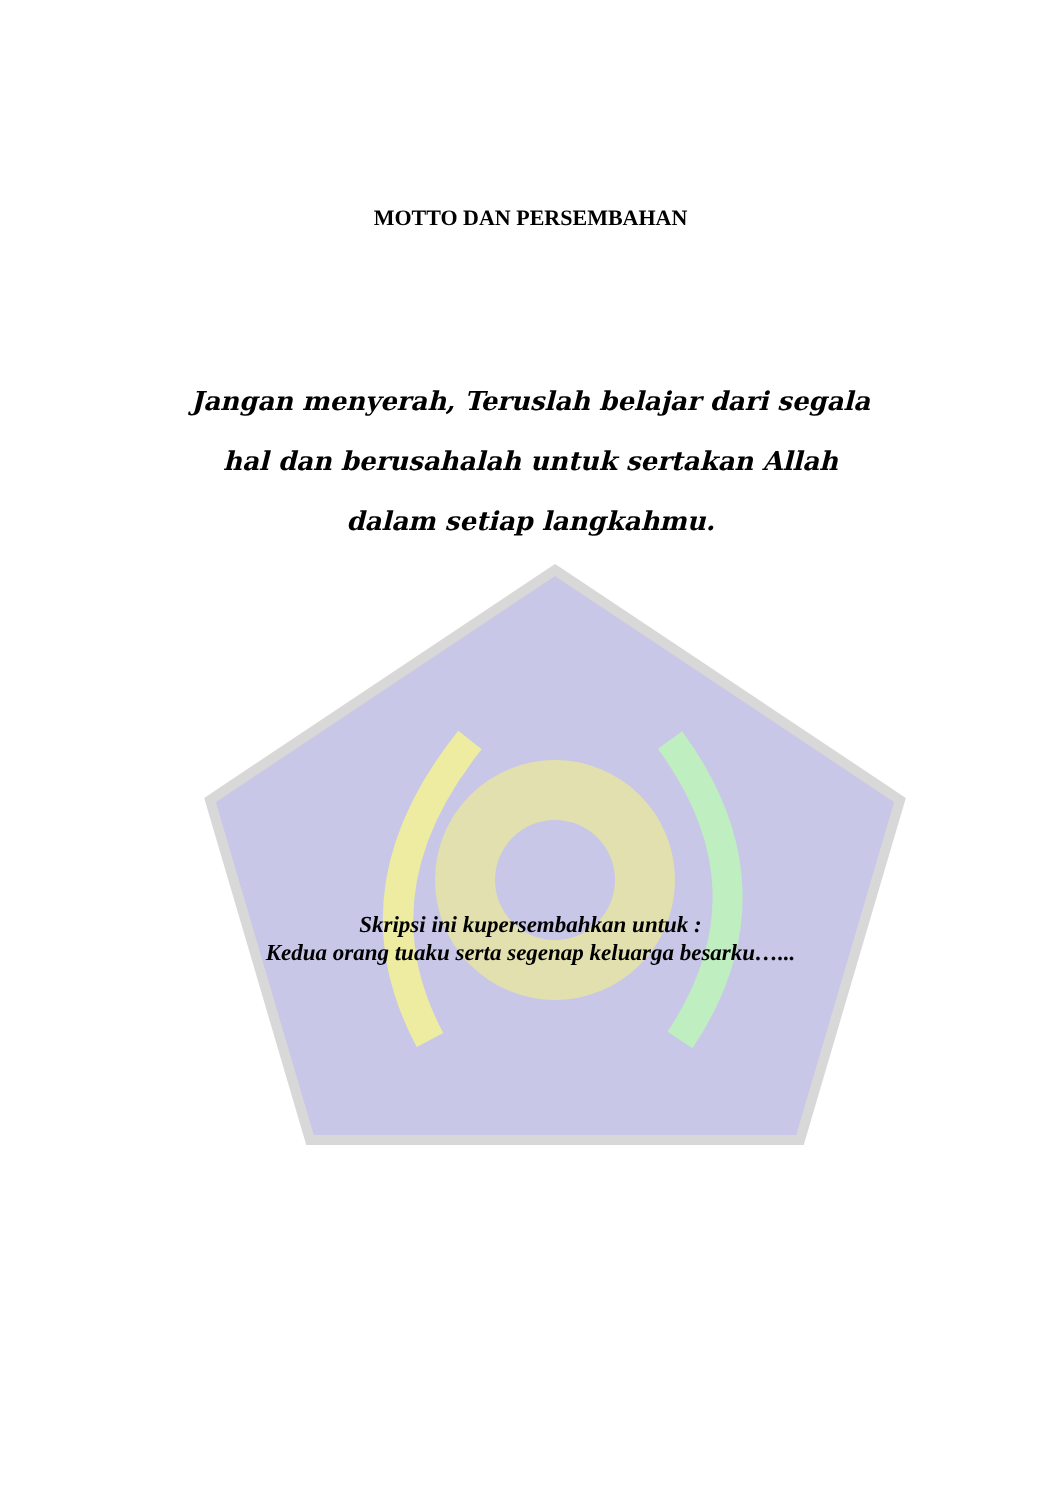MOTTO DAN PERSEMBAHAN
Jangan menyerah, Teruslah belajar dari segala hal dan berusahalah untuk sertakan Allah dalam setiap langkahmu.
Skripsi ini kupersembahkan untuk :
Kedua orang tuaku serta segenap keluarga besarku…...